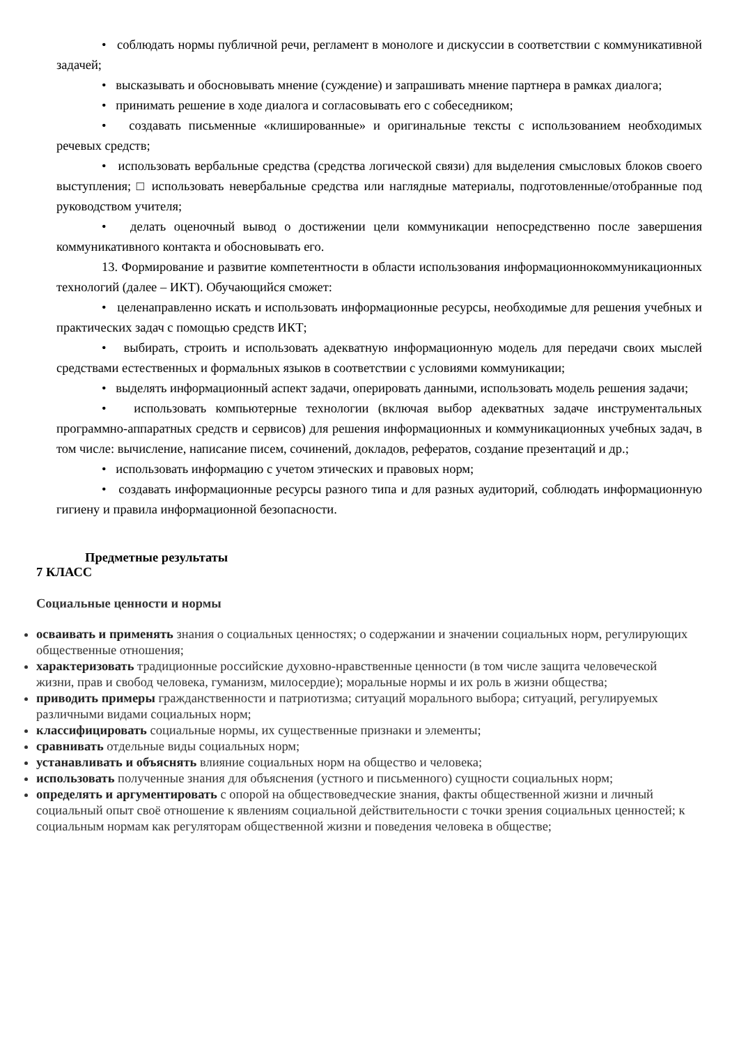• соблюдать нормы публичной речи, регламент в монологе и дискуссии в соответствии с коммуникативной задачей;
• высказывать и обосновывать мнение (суждение) и запрашивать мнение партнера в рамках диалога;
• принимать решение в ходе диалога и согласовывать его с собеседником;
• создавать письменные «клишированные» и оригинальные тексты с использованием необходимых речевых средств;
• использовать вербальные средства (средства логической связи) для выделения смысловых блоков своего выступления; □ использовать невербальные средства или наглядные материалы, подготовленные/отобранные под руководством учителя;
• делать оценочный вывод о достижении цели коммуникации непосредственно после завершения коммуникативного контакта и обосновывать его.
13. Формирование и развитие компетентности в области использования информационнокоммуникационных технологий (далее – ИКТ). Обучающийся сможет:
• целенаправленно искать и использовать информационные ресурсы, необходимые для решения учебных и практических задач с помощью средств ИКТ;
• выбирать, строить и использовать адекватную информационную модель для передачи своих мыслей средствами естественных и формальных языков в соответствии с условиями коммуникации;
• выделять информационный аспект задачи, оперировать данными, использовать модель решения задачи;
• использовать компьютерные технологии (включая выбор адекватных задаче инструментальных программно-аппаратных средств и сервисов) для решения информационных и коммуникационных учебных задач, в том числе: вычисление, написание писем, сочинений, докладов, рефератов, создание презентаций и др.;
• использовать информацию с учетом этических и правовых норм;
• создавать информационные ресурсы разного типа и для разных аудиторий, соблюдать информационную гигиену и правила информационной безопасности.
Предметные результаты
7 КЛАСС
Социальные ценности и нормы
осваивать и применять знания о социальных ценностях; о содержании и значении социальных норм, регулирующих общественные отношения;
характеризовать традиционные российские духовно-нравственные ценности (в том числе защита человеческой жизни, прав и свобод человека, гуманизм, милосердие); моральные нормы и их роль в жизни общества;
приводить примеры гражданственности и патриотизма; ситуаций морального выбора; ситуаций, регулируемых различными видами социальных норм;
классифицировать социальные нормы, их существенные признаки и элементы;
сравнивать отдельные виды социальных норм;
устанавливать и объяснять влияние социальных норм на общество и человека;
использовать полученные знания для объяснения (устного и письменного) сущности социальных норм;
определять и аргументировать с опорой на обществоведческие знания, факты общественной жизни и личный социальный опыт своё отношение к явлениям социальной действительности с точки зрения социальных ценностей; к социальным нормам как регуляторам общественной жизни и поведения человека в обществе;